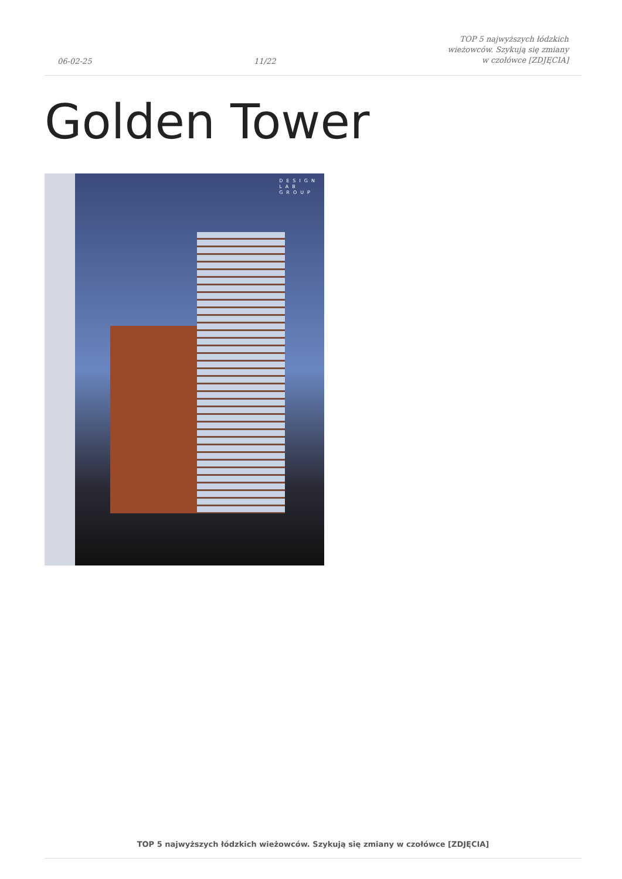06-02-25
11/22
TOP 5 najwyższych łódzkich wieżowców. Szykują się zmiany w czołówce [ZDJĘCIA]
Golden Tower
DESIGN
LAB
GROUP
TOP 5 najwyższych łódzkich wieżowców. Szykują się zmiany w czołówce [ZDJĘCIA]